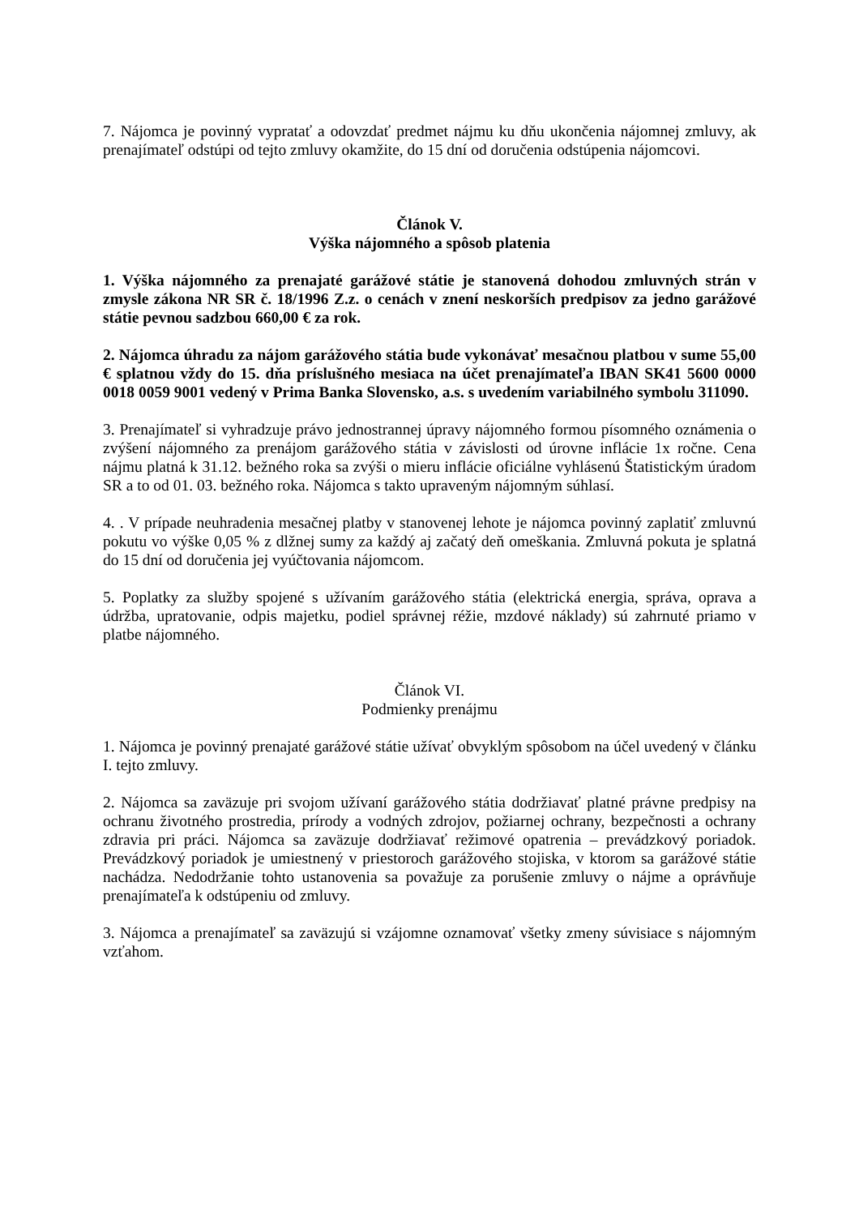7. Nájomca je povinný vypratať a odovzdať predmet nájmu ku dňu ukončenia nájomnej zmluvy, ak prenajímateľ odstúpi od tejto zmluvy okamžite, do 15 dní od doručenia odstúpenia nájomcovi.
Článok V.
Výška nájomného a spôsob platenia
1. Výška nájomného za prenajaté garážové státie je stanovená dohodou zmluvných strán v zmysle zákona NR SR č. 18/1996 Z.z. o cenách v znení neskorších predpisov za jedno garážové státie pevnou sadzbou 660,00 € za rok.
2. Nájomca úhradu za nájom garážového státia bude vykonávať mesačnou platbou v sume 55,00 € splatnou vždy do 15. dňa príslušného mesiaca na účet prenajímateľa IBAN SK41 5600 0000 0018 0059 9001 vedený v Prima Banka Slovensko, a.s. s uvedením variabilného symbolu 311090.
3. Prenajímateľ si vyhradzuje právo jednostrannej úpravy nájomného formou písomného oznámenia o zvýšení nájomného za prenájom garážového státia v závislosti od úrovne inflácie 1x ročne. Cena nájmu platná k 31.12. bežného roka sa zvýši o mieru inflácie oficiálne vyhlásenú Štatistickým úradom SR a to od 01. 03. bežného roka. Nájomca s takto upraveným nájomným súhlasí.
4. . V prípade neuhradenia mesačnej platby v stanovenej lehote je nájomca povinný zaplatiť zmluvnú pokutu vo výške 0,05 % z dlžnej sumy za každý aj začatý deň omeškania. Zmluvná pokuta je splatná do 15 dní od doručenia jej vyúčtovania nájomcom.
5. Poplatky za služby spojené s užívaním garážového státia (elektrická energia, správa, oprava a údržba, upratovanie, odpis majetku, podiel správnej réžie, mzdové náklady) sú zahrnuté priamo v platbe nájomného.
Článok VI.
Podmienky prenájmu
1. Nájomca je povinný prenajaté garážové státie užívať obvyklým spôsobom na účel uvedený v článku I. tejto zmluvy.
2. Nájomca sa zaväzuje pri svojom užívaní garážového státia dodržiavať platné právne predpisy na ochranu životného prostredia, prírody a vodných zdrojov, požiarnej ochrany, bezpečnosti a ochrany zdravia pri práci. Nájomca sa zaväzuje dodržiavať režimové opatrenia – prevádzkový poriadok. Prevádzkový poriadok je umiestnený v priestoroch garážového stojiska, v ktorom sa garážové státie nachádza. Nedodržanie tohto ustanovenia sa považuje za porušenie zmluvy o nájme a oprávňuje prenajímateľa k odstúpeniu od zmluvy.
3. Nájomca a prenajímateľ sa zaväzujú si vzájomne oznamovať všetky zmeny súvisiace s nájomným vzťahom.